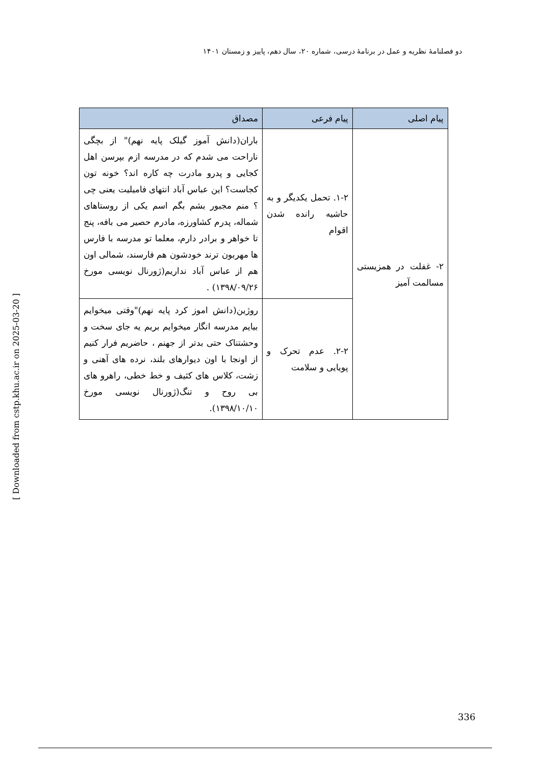دو فصلنامهٔ نظریه و عمل در برنامهٔ درسی، شماره ۲۰، سال دهم، پاییز و زمستان ۱۴۰۱
| پیام اصلی | پیام فرعی | مصداق |
| --- | --- | --- |
| ۲- غفلت در همزیستی مسالمت آمیز | ۱-۲. تحمل یکدیگر و به حاشیه رانده شدن اقوام | باران(دانش آموز گیلک پایه نهم)" از بچگی ناراحت می شدم که در مدرسه ازم بپرسن اهل کجایی و پدرو مادرت چه کاره اند؟ خونه تون کجاست؟ این عباس آباد انتهای فامیلیت یعنی چی ؟ منم مجبور بشم بگم اسم یکی از روستاهای شماله، پدرم کشاورزه، مادرم حصیر می بافه، پنج تا خواهر و برادر دارم، معلما تو مدرسه با فارس ها مهربون ترند خودشون هم فارسند، شمالی اون هم از عباس آباد نداریم(ژورنال نویسی مورخ ۱۳۹۸/۰۹/۲۶) . |
| | ۲-۲. عدم تحرک و پویایی و سلامت | روژین(دانش اموز کرد پایه نهم)"وقتی میخوایم بیایم مدرسه انگار میخوایم بریم یه جای سخت و وحشتناک حتی بدتر از جهنم ، حاضریم فرار کنیم از اونجا با اون دیوارهای بلند، نرده های آهنی و زشت، کلاس های کثیف و خط خطی، راهرو های بی روح و تنگ(ژورنال نویسی مورخ ۱۳۹۸/۱۰/۱۰). |
[ Downloaded from cstp.khu.ac.ir on 2025-03-20 ]
336